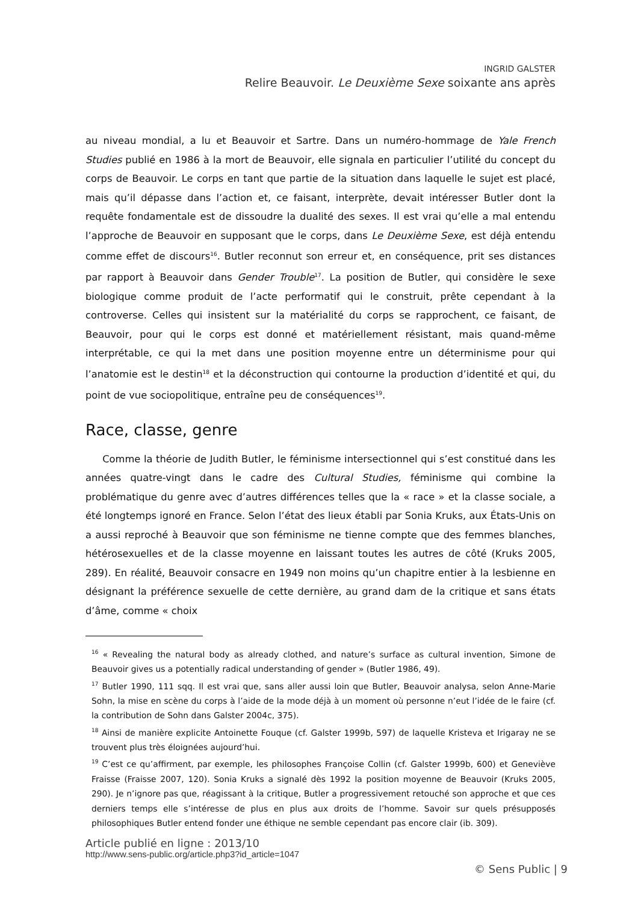INGRID GALSTER
Relire Beauvoir. Le Deuxième Sexe soixante ans après
au niveau mondial, a lu et Beauvoir et Sartre. Dans un numéro-hommage de Yale French Studies publié en 1986 à la mort de Beauvoir, elle signala en particulier l’utilité du concept du corps de Beauvoir. Le corps en tant que partie de la situation dans laquelle le sujet est placé, mais qu’il dépasse dans l’action et, ce faisant, interprète, devait intéresser Butler dont la requête fondamentale est de dissoudre la dualité des sexes. Il est vrai qu’elle a mal entendu l’approche de Beauvoir en supposant que le corps, dans Le Deuxième Sexe, est déjà entendu comme effet de discours<sup>16</sup>. Butler reconnut son erreur et, en conséquence, prit ses distances par rapport à Beauvoir dans Gender Trouble<sup>17</sup>. La position de Butler, qui considère le sexe biologique comme produit de l’acte performatif qui le construit, prête cependant à la controverse. Celles qui insistent sur la matérialité du corps se rapprochent, ce faisant, de Beauvoir, pour qui le corps est donné et matériellement résistant, mais quand-même interprétable, ce qui la met dans une position moyenne entre un déterminisme pour qui l’anatomie est le destin<sup>18</sup> et la déconstruction qui contourne la production d’identité et qui, du point de vue sociopolitique, entraîne peu de conséquences<sup>19</sup>.
Race, classe, genre
Comme la théorie de Judith Butler, le féminisme intersectionnel qui s’est constitué dans les années quatre-vingt dans le cadre des Cultural Studies, féminisme qui combine la problématique du genre avec d’autres différences telles que la « race » et la classe sociale, a été longtemps ignoré en France. Selon l’état des lieux établi par Sonia Kruks, aux États-Unis on a aussi reproché à Beauvoir que son féminisme ne tienne compte que des femmes blanches, hétérosexuelles et de la classe moyenne en laissant toutes les autres de côté (Kruks 2005, 289). En réalité, Beauvoir consacre en 1949 non moins qu’un chapitre entier à la lesbienne en désignant la préférence sexuelle de cette dernière, au grand dam de la critique et sans états d’âme, comme « choix
<sup>16</sup> « Revealing the natural body as already clothed, and nature’s surface as cultural invention, Simone de Beauvoir gives us a potentially radical understanding of gender » (Butler 1986, 49).
<sup>17</sup> Butler 1990, 111 sqq. Il est vrai que, sans aller aussi loin que Butler, Beauvoir analysa, selon Anne-Marie Sohn, la mise en scène du corps à l’aide de la mode déjà à un moment où personne n’eut l’idée de le faire (cf. la contribution de Sohn dans Galster 2004c, 375).
<sup>18</sup> Ainsi de manière explicite Antoinette Fouque (cf. Galster 1999b, 597) de laquelle Kristeva et Irigaray ne se trouvent plus très éloignées aujourd’hui.
<sup>19</sup> C’est ce qu’affirment, par exemple, les philosophes Françoise Collin (cf. Galster 1999b, 600) et Geneviève Fraisse (Fraisse 2007, 120). Sonia Kruks a signalé dès 1992 la position moyenne de Beauvoir (Kruks 2005, 290). Je n’ignore pas que, réagissant à la critique, Butler a progressivement retouché son approche et que ces derniers temps elle s’intéresse de plus en plus aux droits de l’homme. Savoir sur quels présupposés philosophiques Butler entend fonder une éthique ne semble cependant pas encore clair (ib. 309).
Article publié en ligne : 2013/10
http://www.sens-public.org/article.php3?id_article=1047
© Sens Public | 9